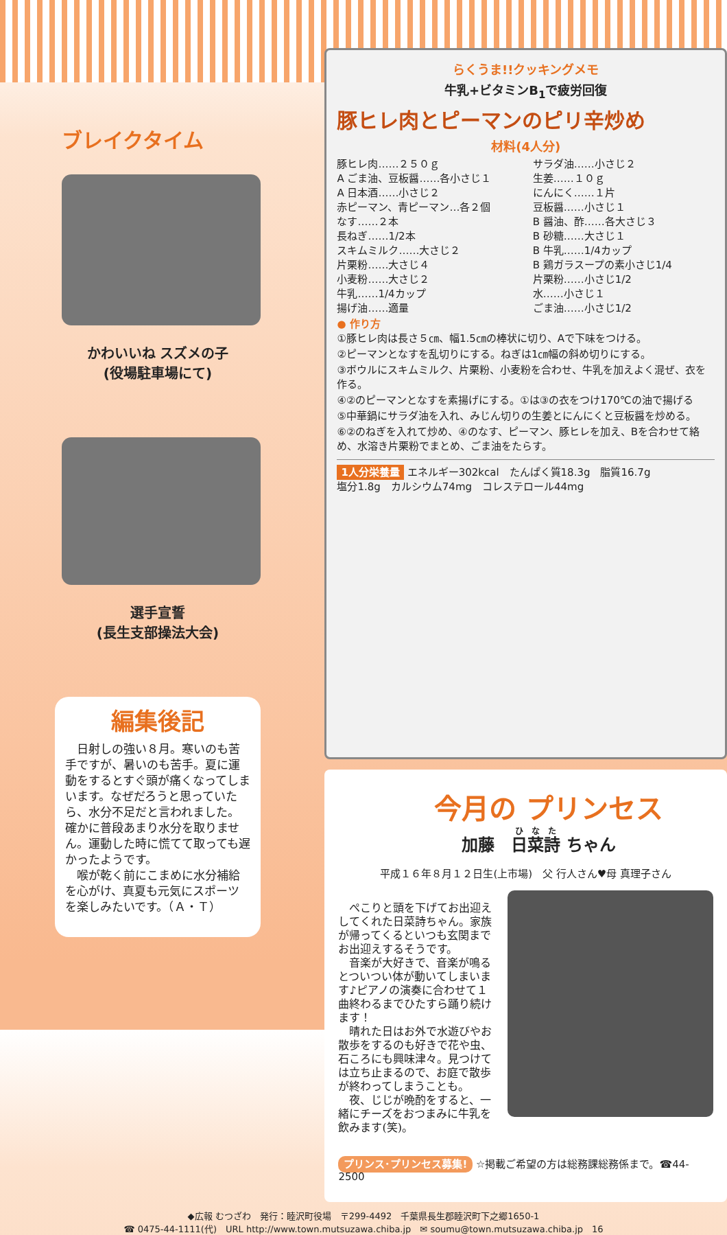ブレイクタイム
かわいいね スズメの子
(役場駐車場にて)
選手宣誓
(長生支部操法大会)
編集後記
　日射しの強い８月。寒いのも苦手ですが、暑いのも苦手。夏に運動をするとすぐ頭が痛くなってしまいます。なぜだろうと思っていたら、水分不足だと言われました。確かに普段あまり水分を取りません。運動した時に慌てて取っても遅かったようです。
　喉が乾く前にこまめに水分補給を心がけ、真夏も元気にスポーツを楽しみたいです。（Ａ・Ｔ）
らくうま!!クッキングメモ
牛乳+ビタミンB<sub>1</sub>で疲労回復
豚ヒレ肉とピーマンのピリ辛炒め
材料(4人分)
豚ヒレ肉……２５０ｇ
A ごま油、豆板醤……各小さじ１
A 日本酒……小さじ２
赤ピーマン、青ピーマン…各２個
なす……２本
長ねぎ……1/2本
スキムミルク……大さじ２
片栗粉……大さじ４
小麦粉……大さじ２
牛乳……1/4カップ
揚げ油……適量
サラダ油……小さじ２
生姜……１０ｇ
にんにく……１片
豆板醤……小さじ１
B 醤油、酢……各大さじ３
B 砂糖……大さじ１
B 牛乳……1/4カップ
B 鶏ガラスープの素小さじ1/4
片栗粉……小さじ1/2
水……小さじ１
ごま油……小さじ1/2
● 作り方
①豚ヒレ肉は長さ５㎝、幅1.5㎝の棒状に切り、Aで下味をつける。
②ピーマンとなすを乱切りにする。ねぎは1㎝幅の斜め切りにする。
③ボウルにスキムミルク、片栗粉、小麦粉を合わせ、牛乳を加えよく混ぜ、衣を作る。
④②のピーマンとなすを素揚げにする。①は③の衣をつけ170℃の油で揚げる
⑤中華鍋にサラダ油を入れ、みじん切りの生姜とにんにくと豆板醤を炒める。
⑥②のねぎを入れて炒め、④のなす、ピーマン、豚ヒレを加え、Bを合わせて絡め、水溶き片栗粉でまとめ、ごま油をたらす。
1人分栄養量 エネルギー302kcal　たんぱく質18.3g　脂質16.7g
塩分1.8g　カルシウム74mg　コレステロール44mg
今月の プリンセス
加藤　日菜詩 ちゃん
平成１６年８月１２日生(上市場)　父 行人さん♥母 真理子さん
　ぺこりと頭を下げてお出迎えしてくれた日菜詩ちゃん。家族が帰ってくるといつも玄関までお出迎えするそうです。
　音楽が大好きで、音楽が鳴るとついつい体が動いてしまいます♪ピアノの演奏に合わせて１曲終わるまでひたすら踊り続けます！
　晴れた日はお外で水遊びやお散歩をするのも好きで花や虫、石ころにも興味津々。見つけては立ち止まるので、お庭で散歩が終わってしまうことも。
　夜、じじが晩酌をすると、一緒にチーズをおつまみに牛乳を飲みます(笑)。
プリンス･プリンセス募集! ☆掲載ご希望の方は総務課総務係まで。☎44-2500
◆広報 むつざわ　発行：睦沢町役場　〒299-4492　千葉県長生郡睦沢町下之郷1650-1
☎ 0475-44-1111(代)　URL http://www.town.mutsuzawa.chiba.jp　✉ soumu@town.mutsuzawa.chiba.jp　16